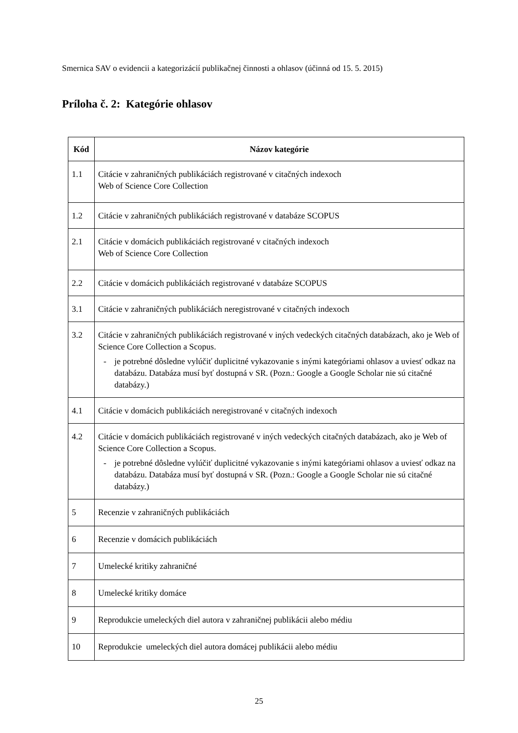Smernica SAV o evidencii a kategorizácií publikačnej činnosti a ohlasov (účinná od 15. 5. 2015)
Príloha č. 2: Kategórie ohlasov
| Kód | Názov kategórie |
| --- | --- |
| 1.1 | Citácie v zahraničných publikáciách registrované v citačných indexoch Web of Science Core Collection |
| 1.2 | Citácie v zahraničných publikáciách registrované v databáze SCOPUS |
| 2.1 | Citácie v domácich publikáciách registrované v citačných indexoch Web of Science Core Collection |
| 2.2 | Citácie v domácich publikáciách registrované v databáze SCOPUS |
| 3.1 | Citácie v zahraničných publikáciách neregistrované v citačných indexoch |
| 3.2 | Citácie v zahraničných publikáciách registrované v iných vedeckých citačných databázach, ako je Web of Science Core Collection a Scopus. - je potrebné dôsledne vylúčiť duplicitné vykazovanie s inými kategóriami ohlasov a uviesť odkaz na databázu. Databáza musí byť dostupná v SR. (Pozn.: Google a Google Scholar nie sú citačné databázy.) |
| 4.1 | Citácie v domácich publikáciách neregistrované v citačných indexoch |
| 4.2 | Citácie v domácich publikáciách registrované v iných vedeckých citačných databázach, ako je Web of Science Core Collection a Scopus. - je potrebné dôsledne vylúčiť duplicitné vykazovanie s inými kategóriami ohlasov a uviesť odkaz na databázu. Databáza musí byť dostupná v SR. (Pozn.: Google a Google Scholar nie sú citačné databázy.) |
| 5 | Recenzie v zahraničných publikáciách |
| 6 | Recenzie v domácich publikáciách |
| 7 | Umelecké kritiky zahraničné |
| 8 | Umelecké kritiky domáce |
| 9 | Reprodukcie umeleckých diel autora v zahraničnej publikácii alebo médiu |
| 10 | Reprodukcie umeleckých diel autora domácej publikácii alebo médiu |
25